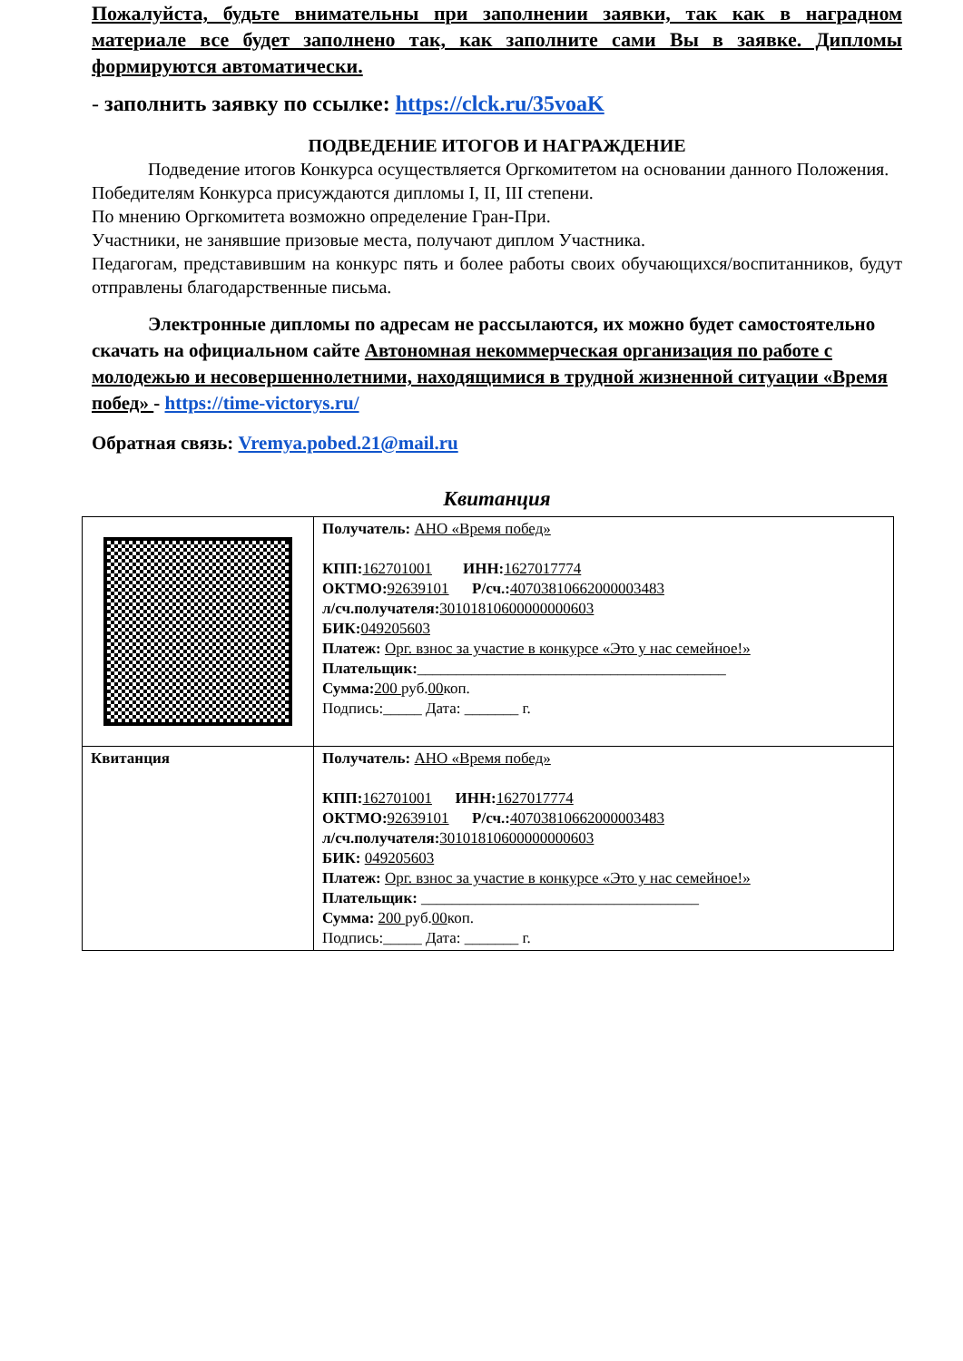Пожалуйста, будьте внимательны при заполнении заявки, так как в наградном материале все будет заполнено так, как заполните сами Вы в заявке. Дипломы формируются автоматически.
- заполнить заявку по ссылке: https://clck.ru/35voaK
ПОДВЕДЕНИЕ ИТОГОВ И НАГРАЖДЕНИЕ
Подведение итогов Конкурса осуществляется Оргкомитетом на основании данного Положения.
Победителям Конкурса присуждаются дипломы I, II, III степени.
По мнению Оргкомитета возможно определение Гран-При.
Участники, не занявшие призовые места, получают диплом Участника.
Педагогам, представившим на конкурс пять и более работы своих обучающихся/воспитанников, будут отправлены благодарственные письма.
Электронные дипломы по адресам не рассылаются, их можно будет самостоятельно скачать на официальном сайте Автономная некоммерческая организация по работе с молодежью и несовершеннолетними, находящимися в трудной жизненной ситуации «Время побед» - https://time-victorys.ru/
Обратная связь: Vremya.pobed.21@mail.ru
Квитанция
| | Получатель: АНО «Время побед» КПП: 162701001 ИНН: 1627017774 ОКТМО: 92639101 Р/сч.: 40703810662000003483 л/сч.получателя: 30101810600000000603 БИК: 049205603 Платеж: Орг. взнос за участие в конкурсе «Это у нас семейное!» Плательщик: ________________________________________ Сумма: 200 руб. 00 коп. Подпись:_____ Дата: _______ г. |
| Квитанция | Получатель: АНО «Время побед» КПП: 162701001 ИНН: 1627017774 ОКТМО: 92639101 Р/сч.: 40703810662000003483 л/сч.получателя: 30101810600000000603 БИК: 049205603 Платеж: Орг. взнос за участие в конкурсе «Это у нас семейное!» Плательщик: ____________________________________ Сумма: 200 руб. 00 коп. Подпись:_____ Дата: _______ г. |